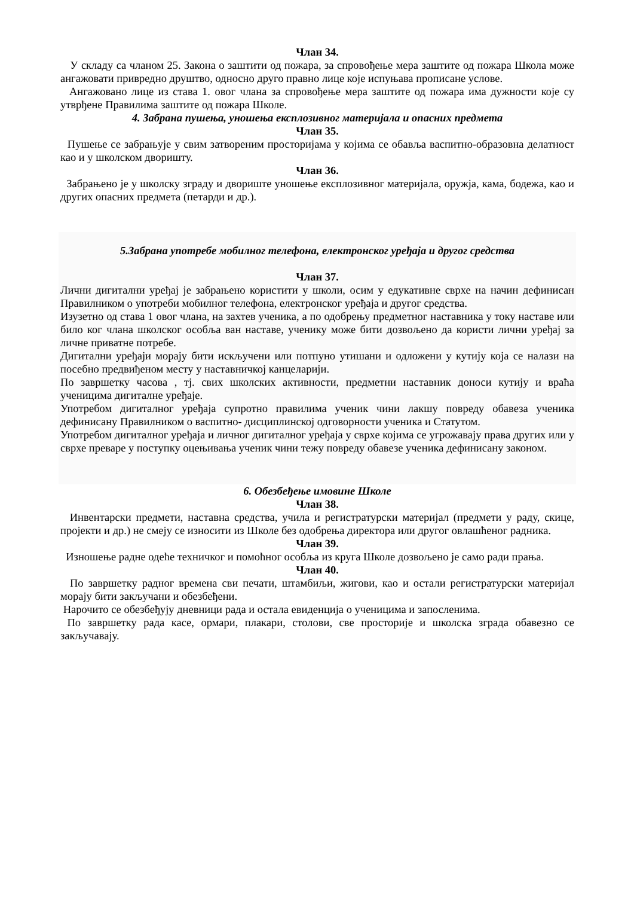Члан 34.
У складу са чланом 25. Закона о заштити од пожара, за спровођење мера заштите од пожара Школа може ангажовати привредно друштво, односно друго правно лице које испуњава прописане услове.
Ангажовано лице из става 1. овог члана за спровођење мера заштите од пожара има дужности које су утврђене Правилима заштите од пожара Школе.
4. Забрана пушења, уношења експлозивног материјала и опасних предмета
Члан 35.
Пушење се забрањује у свим затвореним просторијама у којима се обавља васпитно-образовна делатност као и у школском дворишту.
Члан 36.
Забрањено је у школску зграду и двориште уношење експлозивног материјала, оружја, кама, бодежа, као и других опасних предмета (петарди и др.).
5.Забрана употребе мобилног телефона, електронског уређаја и другог средства
Члан 37.
Лични дигитални уређај је забрањено користити у школи, осим у едукативне сврхе на начин дефинисан Правилником о употреби мобилног телефона, електронског уређаја и другог средства.
Изузетно од става 1 овог члана, на захтев ученика, а по одобрењу предметног наставника у току наставе или било ког члана школског особља ван наставе, ученику може бити дозвољено да користи лични уређај за личне приватне потребе.
Дигитални уређаји морају бити искључени или потпуно утишани и одложени у кутију која се налази на посебно предвиђеном месту у наставничкој канцеларији.
По завршетку часова , тј. свих школских активности, предметни наставник доноси кутију и враћа ученицима дигиталне уређаје.
Употребом дигиталног уређаја супротно правилима ученик чини лакшу повреду обавеза ученика дефинисану Правилником о васпитно- дисциплинској одговорности ученика и Статутом.
Употребом дигиталног уређаја и личног дигиталног уређаја у сврхе којима се угрожавају права других или у сврхе преваре у поступку оцењивања ученик чини тежу повреду обавезе ученика дефинисану законом.
6. Обезбеђење имовине Школе
Члан 38.
Инвентарски предмети, наставна средства, учила и регистратурски материјал (предмети у раду, скице, пројекти и др.) не смеју се износити из Школе без одобрења директора или другог овлашћеног радника.
Члан 39.
Изношење радне одеће техничког и помоћног особља из круга Школе дозвољено је само ради прања.
Члан 40.
По завршетку радног времена сви печати, штамбиљи, жигови, као и остали регистратурски материјал морају бити закључани и обезбеђени.
Нарочито се обезбеђују дневници рада и остала евиденција о ученицима и запосленима.
По завршетку рада касе, ормари, плакари, столови, све просторије и школска зграда обавезно се закључавају.